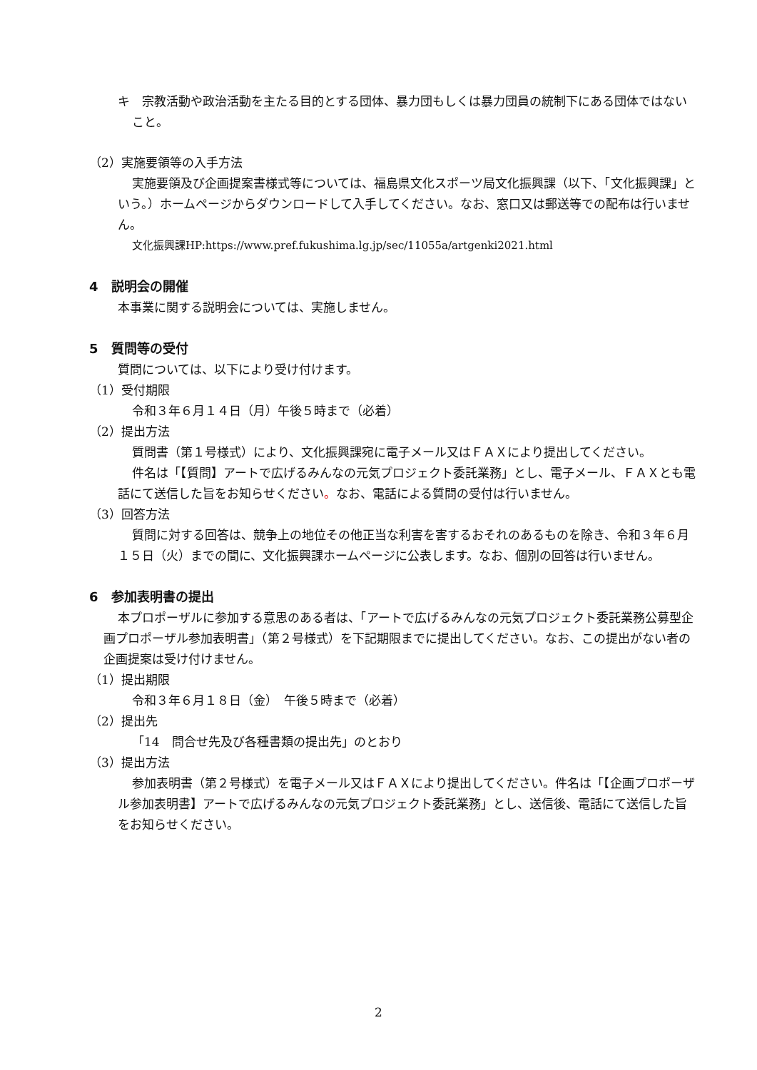キ　宗教活動や政治活動を主たる目的とする団体、暴力団もしくは暴力団員の統制下にある団体ではないこと。
（2）実施要領等の入手方法
実施要領及び企画提案書様式等については、福島県文化スポーツ局文化振興課（以下、「文化振興課」という。）ホームページからダウンロードして入手してください。なお、窓口又は郵送等での配布は行いません。
文化振興課HP:https://www.pref.fukushima.lg.jp/sec/11055a/artgenki2021.html
4　説明会の開催
本事業に関する説明会については、実施しません。
5　質問等の受付
質問については、以下により受け付けます。
（1）受付期限
令和３年６月１４日（月）午後５時まで（必着）
（2）提出方法
質問書（第１号様式）により、文化振興課宛に電子メール又はＦＡＸにより提出してください。
件名は「【質問】アートで広げるみんなの元気プロジェクト委託業務」とし、電子メール、ＦＡＸとも電話にて送信した旨をお知らせください。なお、電話による質問の受付は行いません。
（3）回答方法
質問に対する回答は、競争上の地位その他正当な利害を害するおそれのあるものを除き、令和３年６月１５日（火）までの間に、文化振興課ホームページに公表します。なお、個別の回答は行いません。
6　参加表明書の提出
本プロポーザルに参加する意思のある者は、「アートで広げるみんなの元気プロジェクト委託業務公募型企画プロポーザル参加表明書」（第２号様式）を下記期限までに提出してください。なお、この提出がない者の企画提案は受け付けません。
（1）提出期限
令和３年６月１８日（金）　午後５時まで（必着）
（2）提出先
「14　問合せ先及び各種書類の提出先」のとおり
（3）提出方法
参加表明書（第２号様式）を電子メール又はＦＡＸにより提出してください。件名は「【企画プロポーザル参加表明書】アートで広げるみんなの元気プロジェクト委託業務」とし、送信後、電話にて送信した旨をお知らせください。
2